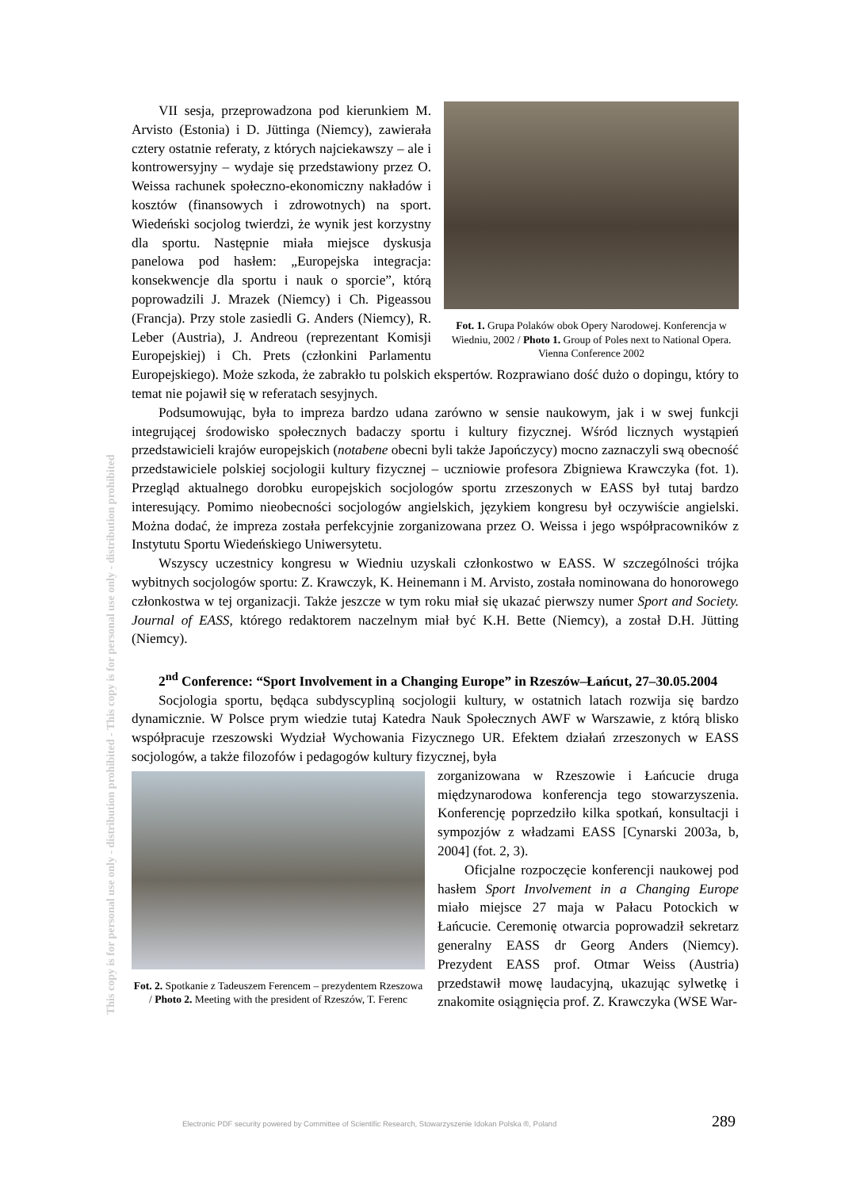This copy is for personal use only - distribution prohibited - This copy is for personal use only - distribution prohibited
Fot. 1. Grupa Polaków obok Opery Narodowej. Konferencja w Wiedniu, 2002 / Photo 1. Group of Poles next to National Opera. Vienna Conference 2002
VII sesja, przeprowadzona pod kierunkiem M. Arvisto (Estonia) i D. Jüttinga (Niemcy), zawierała cztery ostatnie referaty, z których najciekawszy – ale i kontrowersyjny – wydaje się przedstawiony przez O. Weissa rachunek społeczno-ekonomiczny nakładów i kosztów (finansowych i zdrowotnych) na sport. Wiedeński socjolog twierdzi, że wynik jest korzystny dla sportu. Następnie miała miejsce dyskusja panelowa pod hasłem: „Europejska integracja: konsekwencje dla sportu i nauk o sporcie”, którą poprowadzili J. Mrazek (Niemcy) i Ch. Pigeassou (Francja). Przy stole zasiedli G. Anders (Niemcy), R. Leber (Austria), J. Andreou (reprezentant Komisji Europejskiej) i Ch. Prets (członkini Parlamentu Europejskiego). Może szkoda, że zabrakło tu polskich ekspertów. Rozprawiano dość dużo o dopingu, który to temat nie pojawił się w referatach sesyjnych.
Podsumowując, była to impreza bardzo udana zarówno w sensie naukowym, jak i w swej funkcji integrującej środowisko społecznych badaczy sportu i kultury fizycznej. Wśród licznych wystąpień przedstawicieli krajów europejskich (notabene obecni byli także Japończycy) mocno zaznaczyli swą obecność przedstawiciele polskiej socjologii kultury fizycznej – uczniowie profesora Zbigniewa Krawczyka (fot. 1). Przegląd aktualnego dorobku europejskich socjologów sportu zrzeszonych w EASS był tutaj bardzo interesujący. Pomimo nieobecności socjologów angielskich, językiem kongresu był oczywiście angielski. Można dodać, że impreza została perfekcyjnie zorganizowana przez O. Weissa i jego współpracowników z Instytutu Sportu Wiedeńskiego Uniwersytetu.
Wszyscy uczestnicy kongresu w Wiedniu uzyskali członkostwo w EASS. W szczególności trójka wybitnych socjologów sportu: Z. Krawczyk, K. Heinemann i M. Arvisto, została nominowana do honorowego członkostwa w tej organizacji. Także jeszcze w tym roku miał się ukazać pierwszy numer Sport and Society. Journal of EASS, którego redaktorem naczelnym miał być K.H. Bette (Niemcy), a został D.H. Jütting (Niemcy).
2<sup>nd</sup> Conference: “Sport Involvement in a Changing Europe” in Rzeszów–Łańcut, 27–30.05.2004
Socjologia sportu, będąca subdyscypliną socjologii kultury, w ostatnich latach rozwija się bardzo dynamicznie. W Polsce prym wiedzie tutaj Katedra Nauk Społecznych AWF w Warszawie, z którą blisko współpracuje rzeszowski Wydział Wychowania Fizycznego UR. Efektem działań zrzeszonych w EASS socjologów, a także filozofów i pedagogów kultury fizycznej, była
Fot. 2. Spotkanie z Tadeuszem Ferencem – prezydentem Rzeszowa / Photo 2. Meeting with the president of Rzeszów, T. Ferenc
zorganizowana w Rzeszowie i Łańcucie druga międzynarodowa konferencja tego stowarzyszenia. Konferencję poprzedziło kilka spotkań, konsultacji i sympozjów z władzami EASS [Cynarski 2003a, b, 2004] (fot. 2, 3).
Oficjalne rozpoczęcie konferencji naukowej pod hasłem Sport Involvement in a Changing Europe miało miejsce 27 maja w Pałacu Potockich w Łańcucie. Ceremonię otwarcia poprowadził sekretarz generalny EASS dr Georg Anders (Niemcy). Prezydent EASS prof. Otmar Weiss (Austria) przedstawił mowę laudacyjną, ukazując sylwetkę i znakomite osiągnięcia prof. Z. Krawczyka (WSE War-
Electronic PDF security powered by Committee of Scientific Research, Stowarzyszenie Idokan Polska ®, Poland
289